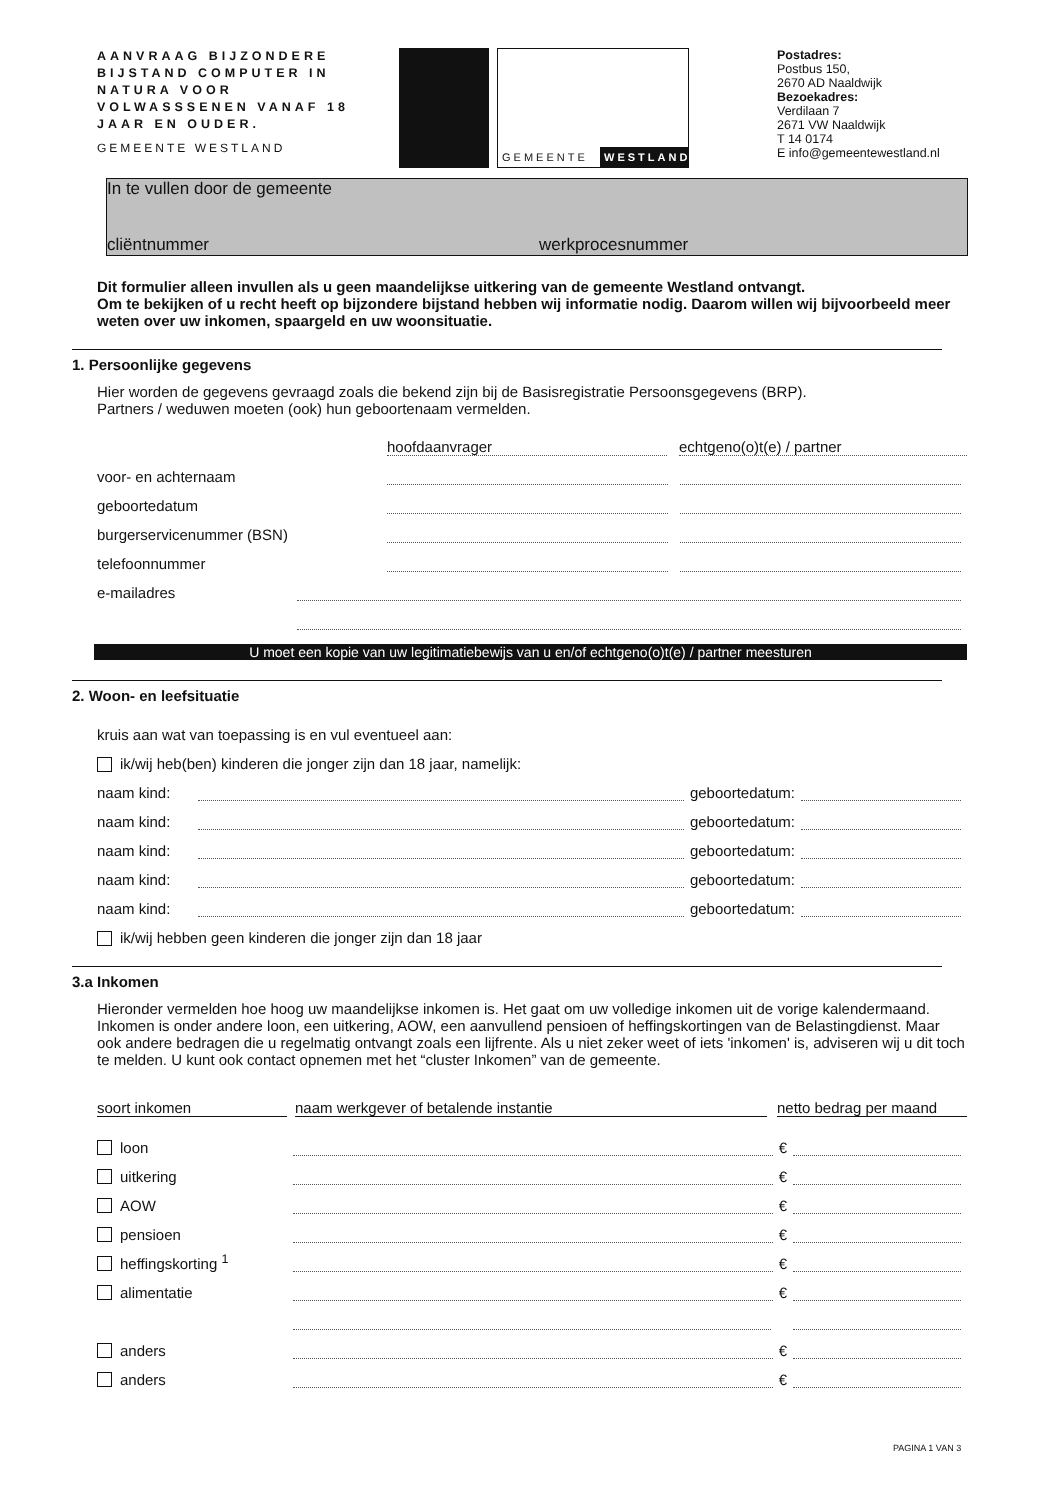AANVRAAG BIJZONDERE BIJSTAND COMPUTER IN NATURA VOOR VOLWASSSENEN VANAF 18 JAAR EN OUDER.
GEMEENTE WESTLAND
GEMEENTE WESTLAND
Postadres:
Postbus 150,
2670 AD Naaldwijk
Bezoekadres:
Verdilaan 7
2671 VW Naaldwijk
T 14 0174
E info@gemeentewestland.nl
In te vullen door de gemeente
cliëntnummer werkprocesnummer
Dit formulier alleen invullen als u geen maandelijkse uitkering van de gemeente Westland ontvangt.
Om te bekijken of u recht heeft op bijzondere bijstand hebben wij informatie nodig. Daarom willen wij bijvoorbeeld meer weten over uw inkomen, spaargeld en uw woonsituatie.
1. Persoonlijke gegevens
Hier worden de gegevens gevraagd zoals die bekend zijn bij de Basisregistratie Persoonsgegevens (BRP).
Partners / weduwen moeten (ook) hun geboortenaam vermelden.
hoofdaanvrager echtgeno(o)t(e) / partner
voor- en achternaam
geboortedatum
burgerservicenummer (BSN)
telefoonnummer
e-mailadres
U moet een kopie van uw legitimatiebewijs van u en/of echtgeno(o)t(e) / partner meesturen
2. Woon- en leefsituatie
kruis aan wat van toepassing is en vul eventueel aan:
ik/wij heb(ben) kinderen die jonger zijn dan 18 jaar, namelijk:
naam kind: geboortedatum:
naam kind: geboortedatum:
naam kind: geboortedatum:
naam kind: geboortedatum:
naam kind: geboortedatum:
ik/wij hebben geen kinderen die jonger zijn dan 18 jaar
3.a Inkomen
Hieronder vermelden hoe hoog uw maandelijkse inkomen is. Het gaat om uw volledige inkomen uit de vorige kalendermaand. Inkomen is onder andere loon, een uitkering, AOW, een aanvullend pensioen of heffingskortingen van de Belastingdienst. Maar ook andere bedragen die u regelmatig ontvangt zoals een lijfrente. Als u niet zeker weet of iets 'inkomen' is, adviseren wij u dit toch te melden. U kunt ook contact opnemen met het “cluster Inkomen” van de gemeente.
soort inkomen naam werkgever of betalende instantie netto bedrag per maand
loon €
uitkering €
AOW €
pensioen €
heffingskorting <sup>1</sup> €
alimentatie €
anders €
anders €
PAGINA 1 VAN 3